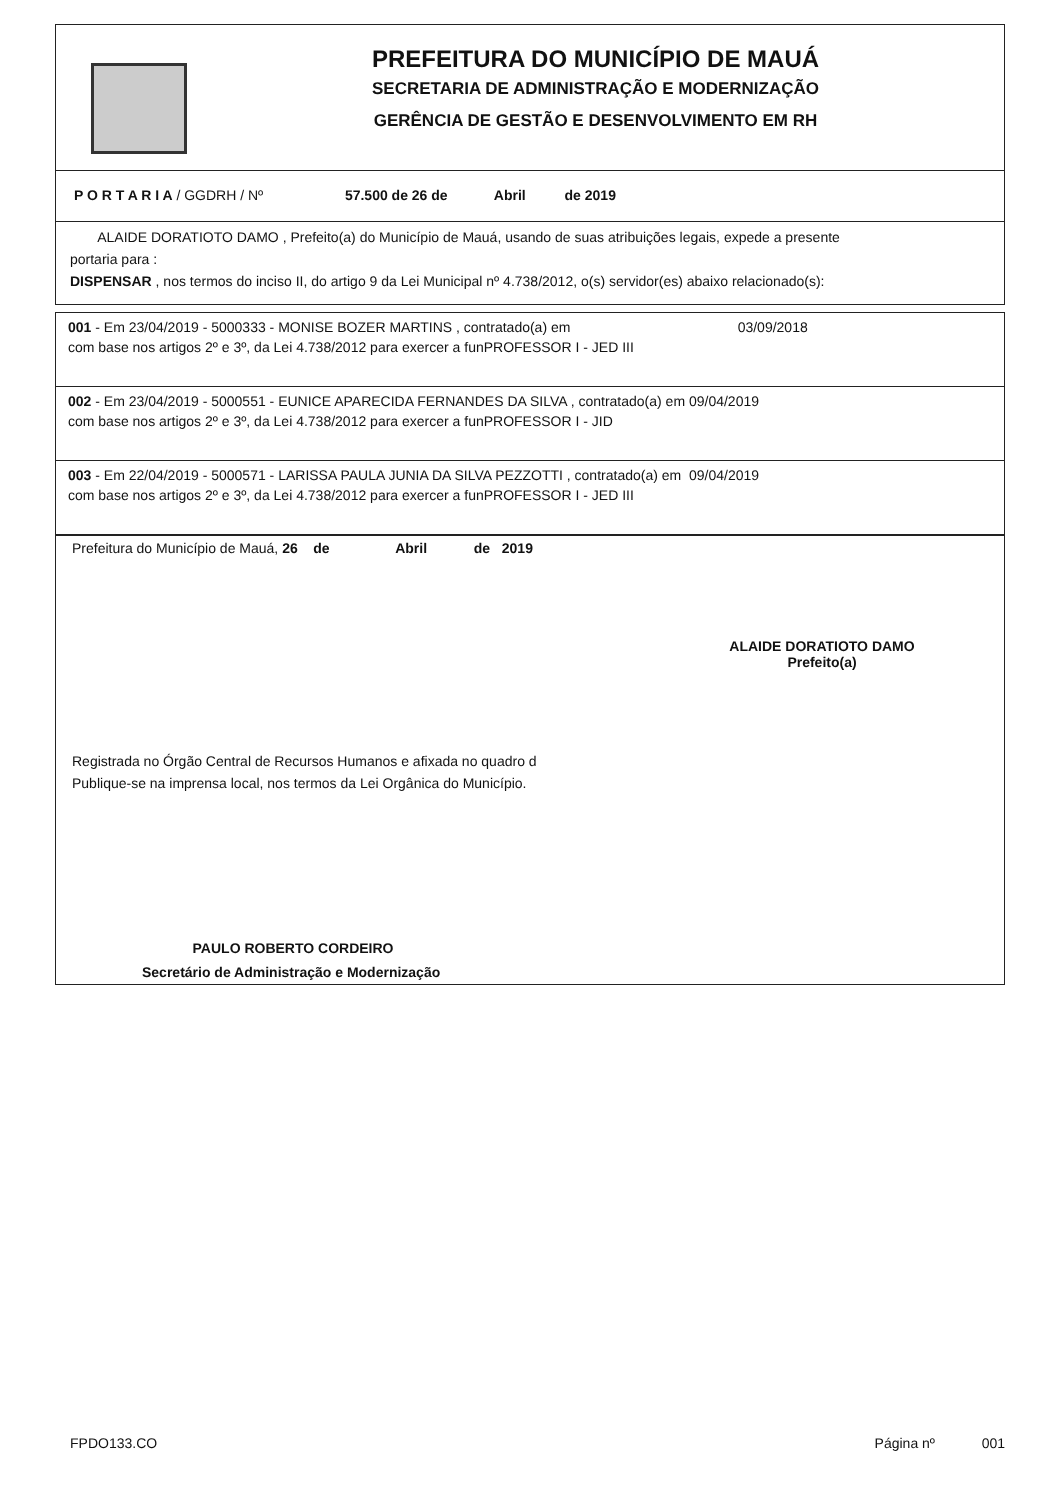PREFEITURA DO MUNICÍPIO DE MAUÁ
SECRETARIA DE ADMINISTRAÇÃO E MODERNIZAÇÃO
GERÊNCIA DE GESTÃO E DESENVOLVIMENTO EM RH
P O R T A R I A / GGDRH / Nº 57.500 de 26 de Abril de 2019
ALAIDE DORATIOTO DAMO , Prefeito(a) do Município de Mauá, usando de suas atribuições legais, expede a presente
portaria para :
DISPENSAR , nos termos do inciso II, do artigo 9 da Lei Municipal nº 4.738/2012, o(s) servidor(es) abaixo relacionado(s):
001 - Em 23/04/2019 - 5000333 - MONISE BOZER MARTINS , contratado(a) em 03/09/2018
com base nos artigos 2º e 3º, da Lei 4.738/2012 para exercer a funPROFESSOR I - JED III
002 - Em 23/04/2019 - 5000551 - EUNICE APARECIDA FERNANDES DA SILVA , contratado(a) em 09/04/2019
com base nos artigos 2º e 3º, da Lei 4.738/2012 para exercer a funPROFESSOR I - JID
003 - Em 22/04/2019 - 5000571 - LARISSA PAULA JUNIA DA SILVA PEZZOTTI , contratado(a) em 09/04/2019
com base nos artigos 2º e 3º, da Lei 4.738/2012 para exercer a funPROFESSOR I - JED III
Prefeitura do Município de Mauá, 26 de Abril de 2019
ALAIDE DORATIOTO DAMO
Prefeito(a)
Registrada no Órgão Central de Recursos Humanos e afixada no quadro d
Publique-se na imprensa local, nos termos da Lei Orgânica do Município.
PAULO ROBERTO CORDEIRO
Secretário de Administração e Modernização
FPDO133.CO Página nº 001